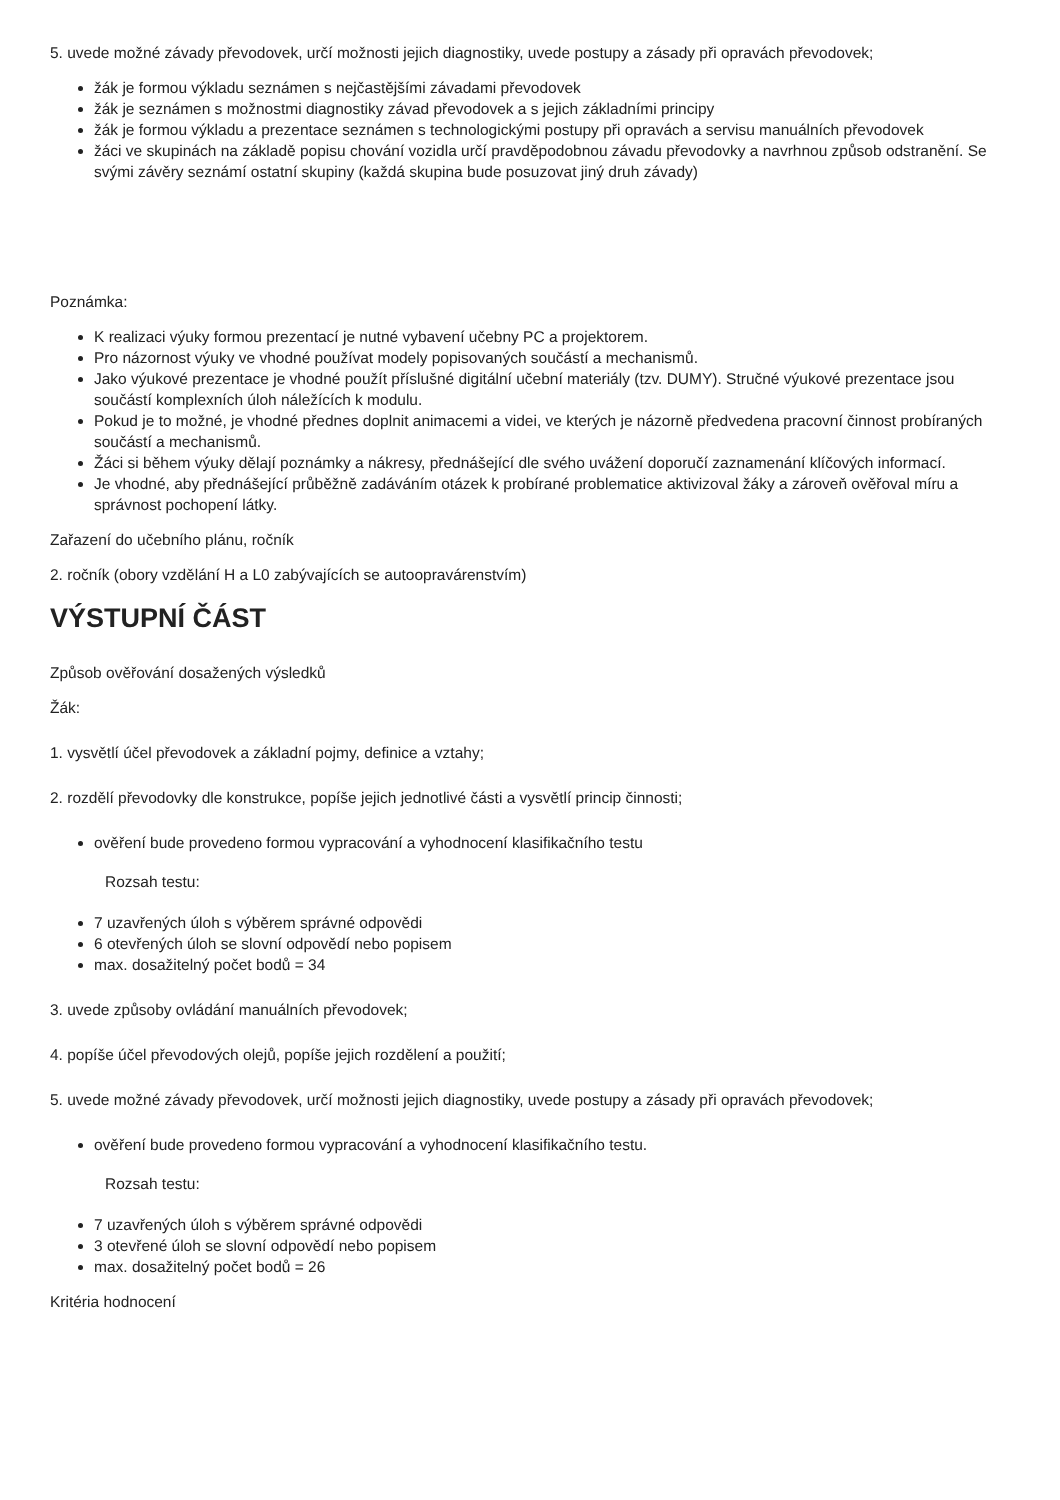5. uvede možné závady převodovek, určí možnosti jejich diagnostiky, uvede postupy a zásady při opravách převodovek;
žák je formou výkladu seznámen s nejčastějšími závadami převodovek
žák je seznámen s možnostmi diagnostiky závad převodovek a s jejich základními principy
žák je formou výkladu a prezentace seznámen s technologickými postupy při opravách a servisu manuálních převodovek
žáci ve skupinách na základě popisu chování vozidla určí pravděpodobnou závadu převodovky a navrhnou způsob odstranění. Se svými závěry seznámí ostatní skupiny (každá skupina bude posuzovat jiný druh závady)
Poznámka:
K realizaci výuky formou prezentací je nutné vybavení učebny PC a projektorem.
Pro názornost výuky ve vhodné používat modely popisovaných součástí a mechanismů.
Jako výukové prezentace je vhodné použít příslušné digitální učební materiály (tzv. DUMY). Stručné výukové prezentace jsou součástí komplexních úloh náležících k modulu.
Pokud je to možné, je vhodné přednes doplnit animacemi a videi, ve kterých je názorně předvedena pracovní činnost probíraných součástí a mechanismů.
Žáci si během výuky dělají poznámky a nákresy, přednášející dle svého uvážení doporučí zaznamenání klíčových informací.
Je vhodné, aby přednášející průběžně zadáváním otázek k probírané problematice aktivizoval žáky a zároveň ověřoval míru a správnost pochopení látky.
Zařazení do učebního plánu, ročník
2. ročník (obory vzdělání H a L0 zabývajících se autoopravárenstvím)
VÝSTUPNÍ ČÁST
Způsob ověřování dosažených výsledků
Žák:
1. vysvětlí účel převodovek a základní pojmy, definice a vztahy;
2. rozdělí převodovky dle konstrukce, popíše jejich jednotlivé části a vysvětlí princip činnosti;
ověření bude provedeno formou vypracování a vyhodnocení klasifikačního testu
Rozsah testu:
7 uzavřených úloh s výběrem správné odpovědi
6 otevřených úloh se slovní odpovědí nebo popisem
max. dosažitelný počet bodů = 34
3. uvede způsoby ovládání manuálních převodovek;
4. popíše účel převodových olejů, popíše jejich rozdělení a použití;
5. uvede možné závady převodovek, určí možnosti jejich diagnostiky, uvede postupy a zásady při opravách převodovek;
ověření bude provedeno formou vypracování a vyhodnocení klasifikačního testu.
Rozsah testu:
7 uzavřených úloh s výběrem správné odpovědi
3 otevřené úloh se slovní odpovědí nebo popisem
max. dosažitelný počet bodů = 26
Kritéria hodnocení